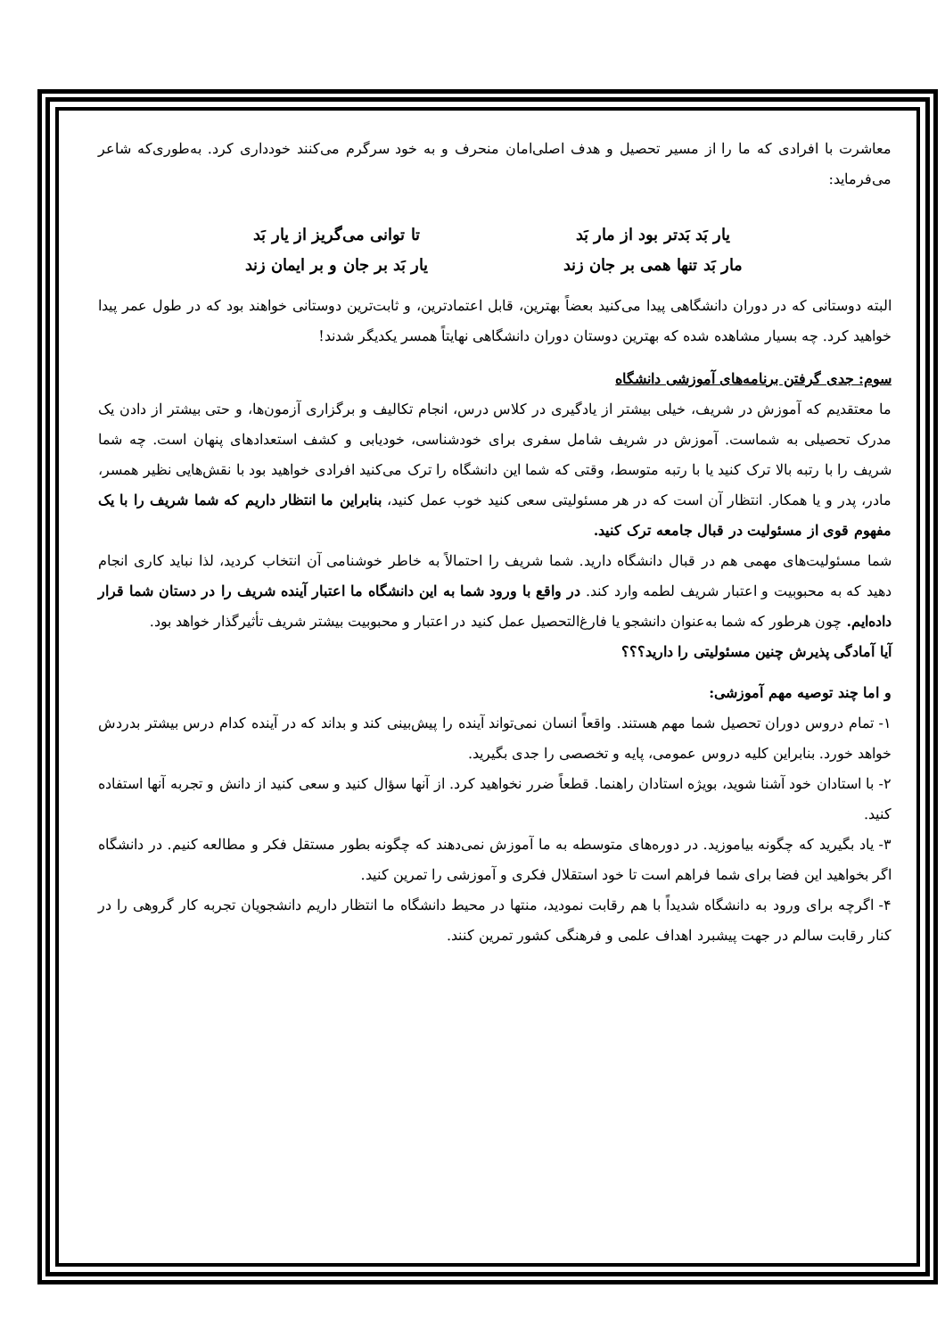معاشرت با افرادی که ما را از مسیر تحصیل و هدف اصلی‌امان منحرف و به خود سرگرم می‌کنند خودداری کرد. به‌طوری‌که شاعر می‌فرماید:
یار بَد بَدتر بود از مار بَد
تا توانی می‌گریز از یار بَد
مار بَد تنها همی بر جان زند
یار بَد بر جان و بر ایمان زند
البته دوستانی که در دوران دانشگاهی پیدا می‌کنید بعضاً بهترین، قابل اعتمادترین، و ثابت‌ترین دوستانی خواهند بود که در طول عمر پیدا خواهید کرد. چه بسیار مشاهده شده که بهترین دوستان دوران دانشگاهی نهایتاً همسر یکدیگر شدند!
سوم: جدی گرفتن برنامه‌های آموزشی دانشگاه
ما معتقدیم که آموزش در شریف، خیلی بیشتر از یادگیری در کلاس درس، انجام تکالیف و برگزاری آزمون‌ها، و حتی بیشتر از دادن یک مدرک تحصیلی به شماست. آموزش در شریف شامل سفری برای خودشناسی، خودیابی و کشف استعدادهای پنهان است. چه شما شریف را با رتبه بالا ترک کنید یا با رتبه متوسط، وقتی که شما این دانشگاه را ترک می‌کنید افرادی خواهید بود با نقش‌هایی نظیر همسر، مادر، پدر و یا همکار. انتظار آن است که در هر مسئولیتی سعی کنید خوب عمل کنید، بنابراین ما انتظار داریم که شما شریف را با یک مفهوم قوی از مسئولیت در قبال جامعه ترک کنید.
شما مسئولیت‌های مهمی هم در قبال دانشگاه دارید. شما شریف را احتمالاً به خاطر خوشنامی آن انتخاب کردید، لذا نباید کاری انجام دهید که به محبوبیت و اعتبار شریف لطمه وارد کند. در واقع با ورود شما به این دانشگاه ما اعتبار آینده شریف را در دستان شما قرار داده‌ایم. چون هرطور که شما به‌عنوان دانشجو یا فارغ‌التحصیل عمل کنید در اعتبار و محبوبیت بیشتر شریف تأثیرگذار خواهد بود.
آیا آمادگی پذیرش چنین مسئولیتی را دارید؟؟؟
و اما چند توصیه مهم آموزشی:
۱- تمام دروس دوران تحصیل شما مهم هستند. واقعاً انسان نمی‌تواند آینده را پیش‌بینی کند و بداند که در آینده کدام درس بیشتر بدردش خواهد خورد. بنابراین کلیه دروس عمومی، پایه و تخصصی را جدی بگیرید.
۲- با استادان خود آشنا شوید، بویژه استادان راهنما. قطعاً ضرر نخواهید کرد. از آنها سؤال کنید و سعی کنید از دانش و تجربه آنها استفاده کنید.
۳- یاد بگیرید که چگونه بیاموزید. در دوره‌های متوسطه به ما آموزش نمی‌دهند که چگونه بطور مستقل فکر و مطالعه کنیم. در دانشگاه اگر بخواهید این فضا برای شما فراهم است تا خود استقلال فکری و آموزشی را تمرین کنید.
۴- اگرچه برای ورود به دانشگاه شدیداً با هم رقابت نمودید، منتها در محیط دانشگاه ما انتظار داریم دانشجویان تجربه کار گروهی را در کنار رقابت سالم در جهت پیشبرد اهداف علمی و فرهنگی کشور تمرین کنند.